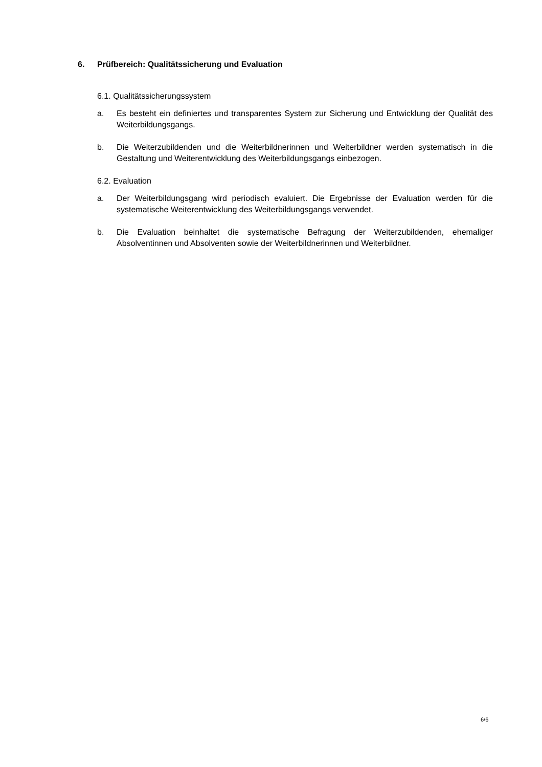6. Prüfbereich: Qualitätssicherung und Evaluation
6.1. Qualitätssicherungssystem
a. Es besteht ein definiertes und transparentes System zur Sicherung und Entwicklung der Qualität des Weiterbildungsgangs.
b. Die Weiterzubildenden und die Weiterbildnerinnen und Weiterbildner werden systematisch in die Gestaltung und Weiterentwicklung des Weiterbildungsgangs einbezogen.
6.2. Evaluation
a. Der Weiterbildungsgang wird periodisch evaluiert. Die Ergebnisse der Evaluation werden für die systematische Weiterentwicklung des Weiterbildungsgangs verwendet.
b. Die Evaluation beinhaltet die systematische Befragung der Weiterzubildenden, ehemaliger Absolventinnen und Absolventen sowie der Weiterbildnerinnen und Weiterbildner.
6/6